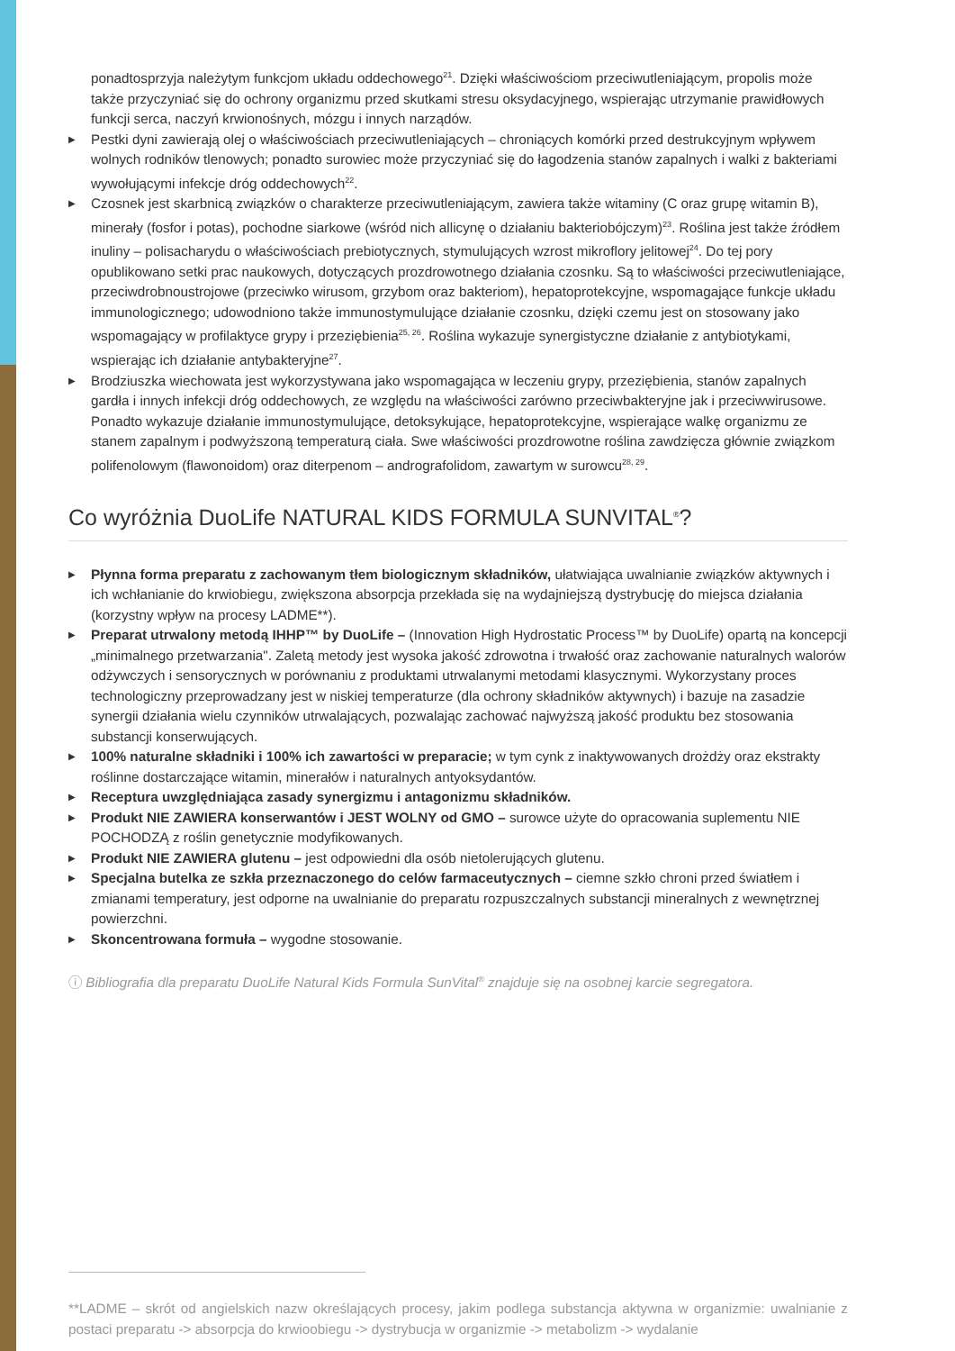ponadtosprzyja należytym funkcjom układu oddechowego<sup>21</sup>. Dzięki właściwościom przeciwutleniającym, propolis może także przyczyniać się do ochrony organizmu przed skutkami stresu oksydacyjnego, wspierając utrzymanie prawidłowych funkcji serca, naczyń krwionośnych, mózgu i innych narządów.
▶ Pestki dyni zawierają olej o właściwościach przeciwutleniających – chroniących komórki przed destrukcyjnym wpływem wolnych rodników tlenowych; ponadto surowiec może przyczyniać się do łagodzenia stanów zapalnych i walki z bakteriami wywołującymi infekcje dróg oddechowych<sup>22</sup>.
▶ Czosnek jest skarbnicą związków o charakterze przeciwutleniającym, zawiera także witaminy (C oraz grupę witamin B), minerały (fosfor i potas), pochodne siarkowe (wśród nich allicynę o działaniu bakteriobójczym)<sup>23</sup>. Roślina jest także źródłem inuliny – polisacharydu o właściwościach prebiotycznych, stymulujących wzrost mikroflory jelitowej<sup>24</sup>. Do tej pory opublikowano setki prac naukowych, dotyczących prozdrowotnego działania czosnku. Są to właściwości przeciwutleniające, przeciwdrobnoustrojowe (przeciwko wirusom, grzybom oraz bakteriom), hepatoprotekcyjne, wspomagające funkcje układu immunologicznego; udowodniono także immunostymulujące działanie czosnku, dzięki czemu jest on stosowany jako wspomagający w profilaktyce grypy i przeziębienia<sup>25, 26</sup>. Roślina wykazuje synergistyczne działanie z antybiotykami, wspierając ich działanie antybakteryjne<sup>27</sup>.
▶ Brodziuszka wiechowata jest wykorzystywana jako wspomagająca w leczeniu grypy, przeziębienia, stanów zapalnych gardła i innych infekcji dróg oddechowych, ze względu na właściwości zarówno przeciwbakteryjne jak i przeciwwirusowe. Ponadto wykazuje działanie immunostymulujące, detoksykujące, hepatoprotekcyjne, wspierające walkę organizmu ze stanem zapalnym i podwyższoną temperaturą ciała. Swe właściwości prozdrowotne roślina zawdzięcza głównie związkom polifenolowym (flawonoidom) oraz diterpenom – andrografolidom, zawartym w surowcu<sup>28, 29</sup>.
Co wyróżnia DuoLife NATURAL KIDS FORMULA SUNVITAL<sup>®</sup>?
▶ Płynna forma preparatu z zachowanym tłem biologicznym składników, ułatwiająca uwalnianie związków aktywnych i ich wchłanianie do krwiobiegu, zwiększona absorpcja przekłada się na wydajniejszą dystrybucję do miejsca działania (korzystny wpływ na procesy LADME**).
▶ Preparat utrwalony metodą IHHP™ by DuoLife – (Innovation High Hydrostatic Process™ by DuoLife) opartą na koncepcji „minimalnego przetwarzania". Zaletą metody jest wysoka jakość zdrowotna i trwałość oraz zachowanie naturalnych walorów odżywczych i sensorycznych w porównaniu z produktami utrwalanymi metodami klasycznymi. Wykorzystany proces technologiczny przeprowadzany jest w niskiej temperaturze (dla ochrony składników aktywnych) i bazuje na zasadzie synergii działania wielu czynników utrwalających, pozwalając zachować najwyższą jakość produktu bez stosowania substancji konserwujących.
▶ 100% naturalne składniki i 100% ich zawartości w preparacie; w tym cynk z inaktywowanych drożdży oraz ekstrakty roślinne dostarczające witamin, minerałów i naturalnych antyoksydantów.
▶ Receptura uwzględniająca zasady synergizmu i antagonizmu składników.
▶ Produkt NIE ZAWIERA konserwantów i JEST WOLNY od GMO – surowce użyte do opracowania suplementu NIE POCHODZĄ z roślin genetycznie modyfikowanych.
▶ Produkt NIE ZAWIERA glutenu – jest odpowiedni dla osób nietolerujących glutenu.
▶ Specjalna butelka ze szkła przeznaczonego do celów farmaceutycznych – ciemne szkło chroni przed światłem i zmianami temperatury, jest odporne na uwalnianie do preparatu rozpuszczalnych substancji mineralnych z wewnętrznej powierzchni.
▶ Skoncentrowana formuła – wygodne stosowanie.
ⓘ Bibliografia dla preparatu DuoLife Natural Kids Formula SunVital<sup>®</sup> znajduje się na osobnej karcie segregatora.
**LADME – skrót od angielskich nazw określających procesy, jakim podlega substancja aktywna w organizmie: uwalnianie z postaci preparatu -> absorpcja do krwioobiegu -> dystrybucja w organizmie -> metabolizm -> wydalanie